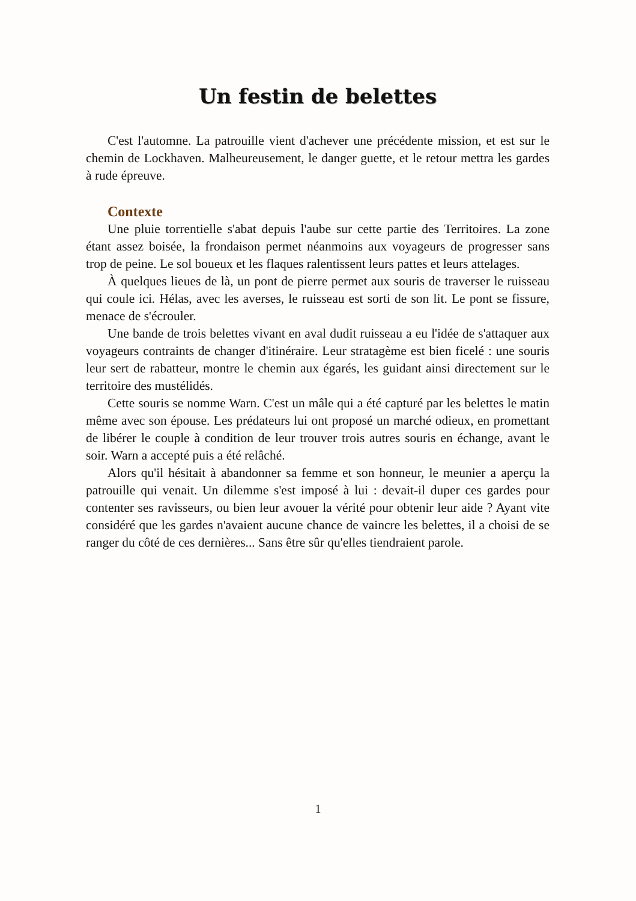Un festin de belettes
C'est l'automne. La patrouille vient d'achever une précédente mission, et est sur le chemin de Lockhaven. Malheureusement, le danger guette, et le retour mettra les gardes à rude épreuve.
Contexte
Une pluie torrentielle s'abat depuis l'aube sur cette partie des Territoires. La zone étant assez boisée, la frondaison permet néanmoins aux voyageurs de progresser sans trop de peine. Le sol boueux et les flaques ralentissent leurs pattes et leurs attelages.
À quelques lieues de là, un pont de pierre permet aux souris de traverser le ruisseau qui coule ici. Hélas, avec les averses, le ruisseau est sorti de son lit. Le pont se fissure, menace de s'écrouler.
Une bande de trois belettes vivant en aval dudit ruisseau a eu l'idée de s'attaquer aux voyageurs contraints de changer d'itinéraire. Leur stratagème est bien ficelé : une souris leur sert de rabatteur, montre le chemin aux égarés, les guidant ainsi directement sur le territoire des mustélidés.
Cette souris se nomme Warn. C'est un mâle qui a été capturé par les belettes le matin même avec son épouse. Les prédateurs lui ont proposé un marché odieux, en promettant de libérer le couple à condition de leur trouver trois autres souris en échange, avant le soir. Warn a accepté puis a été relâché.
Alors qu'il hésitait à abandonner sa femme et son honneur, le meunier a aperçu la patrouille qui venait. Un dilemme s'est imposé à lui : devait-il duper ces gardes pour contenter ses ravisseurs, ou bien leur avouer la vérité pour obtenir leur aide ? Ayant vite considéré que les gardes n'avaient aucune chance de vaincre les belettes, il a choisi de se ranger du côté de ces dernières... Sans être sûr qu'elles tiendraient parole.
1